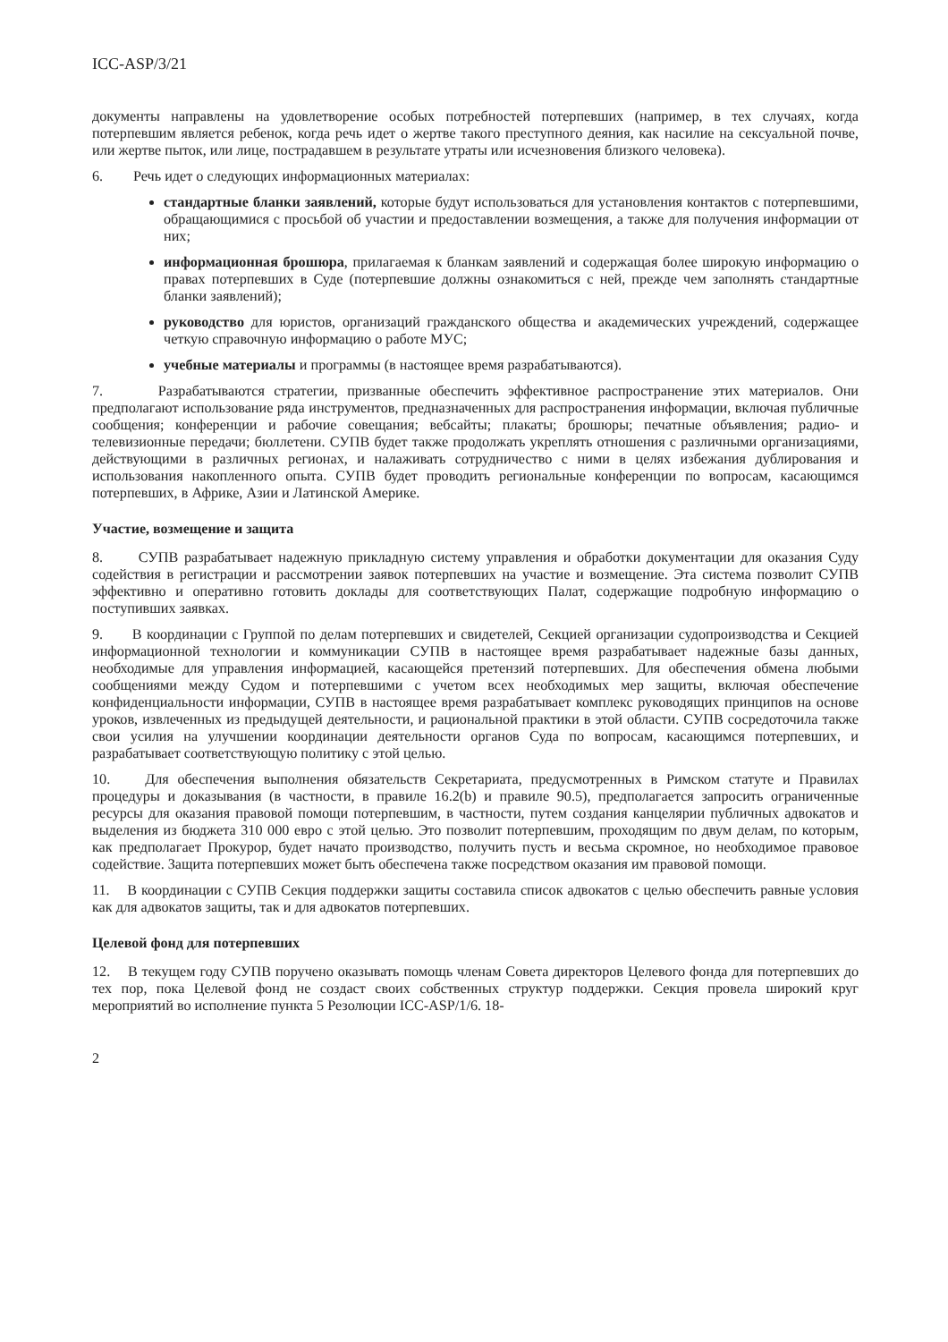ICC-ASP/3/21
документы направлены на удовлетворение особых потребностей потерпевших (например, в тех случаях, когда потерпевшим является ребенок, когда речь идет о жертве такого преступного деяния, как насилие на сексуальной почве, или жертве пыток, или лице, пострадавшем в результате утраты или исчезновения близкого человека).
6. Речь идет о следующих информационных материалах:
стандартные бланки заявлений, которые будут использоваться для установления контактов с потерпевшими, обращающимися с просьбой об участии и предоставлении возмещения, а также для получения информации от них;
информационная брошюра, прилагаемая к бланкам заявлений и содержащая более широкую информацию о правах потерпевших в Суде (потерпевшие должны ознакомиться с ней, прежде чем заполнять стандартные бланки заявлений);
руководство для юристов, организаций гражданского общества и академических учреждений, содержащее четкую справочную информацию о работе МУС;
учебные материалы и программы (в настоящее время разрабатываются).
7. Разрабатываются стратегии, призванные обеспечить эффективное распространение этих материалов. Они предполагают использование ряда инструментов, предназначенных для распространения информации, включая публичные сообщения; конференции и рабочие совещания; вебсайты; плакаты; брошюры; печатные объявления; радио- и телевизионные передачи; бюллетени. СУПВ будет также продолжать укреплять отношения с различными организациями, действующими в различных регионах, и налаживать сотрудничество с ними в целях избежания дублирования и использования накопленного опыта. СУПВ будет проводить региональные конференции по вопросам, касающимся потерпевших, в Африке, Азии и Латинской Америке.
Участие, возмещение и защита
8. СУПВ разрабатывает надежную прикладную систему управления и обработки документации для оказания Суду содействия в регистрации и рассмотрении заявок потерпевших на участие и возмещение. Эта система позволит СУПВ эффективно и оперативно готовить доклады для соответствующих Палат, содержащие подробную информацию о поступивших заявках.
9. В координации с Группой по делам потерпевших и свидетелей, Секцией организации судопроизводства и Секцией информационной технологии и коммуникации СУПВ в настоящее время разрабатывает надежные базы данных, необходимые для управления информацией, касающейся претензий потерпевших. Для обеспечения обмена любыми сообщениями между Судом и потерпевшими с учетом всех необходимых мер защиты, включая обеспечение конфиденциальности информации, СУПВ в настоящее время разрабатывает комплекс руководящих принципов на основе уроков, извлеченных из предыдущей деятельности, и рациональной практики в этой области. СУПВ сосредоточила также свои усилия на улучшении координации деятельности органов Суда по вопросам, касающимся потерпевших, и разрабатывает соответствующую политику с этой целью.
10. Для обеспечения выполнения обязательств Секретариата, предусмотренных в Римском статуте и Правилах процедуры и доказывания (в частности, в правиле 16.2(b) и правиле 90.5), предполагается запросить ограниченные ресурсы для оказания правовой помощи потерпевшим, в частности, путем создания канцелярии публичных адвокатов и выделения из бюджета 310 000 евро с этой целью. Это позволит потерпевшим, проходящим по двум делам, по которым, как предполагает Прокурор, будет начато производство, получить пусть и весьма скромное, но необходимое правовое содействие. Защита потерпевших может быть обеспечена также посредством оказания им правовой помощи.
11. В координации с СУПВ Секция поддержки защиты составила список адвокатов с целью обеспечить равные условия как для адвокатов защиты, так и для адвокатов потерпевших.
Целевой фонд для потерпевших
12. В текущем году СУПВ поручено оказывать помощь членам Совета директоров Целевого фонда для потерпевших до тех пор, пока Целевой фонд не создаст своих собственных структур поддержки. Секция провела широкий круг мероприятий во исполнение пункта 5 Резолюции ICC-ASP/1/6. 18-
2